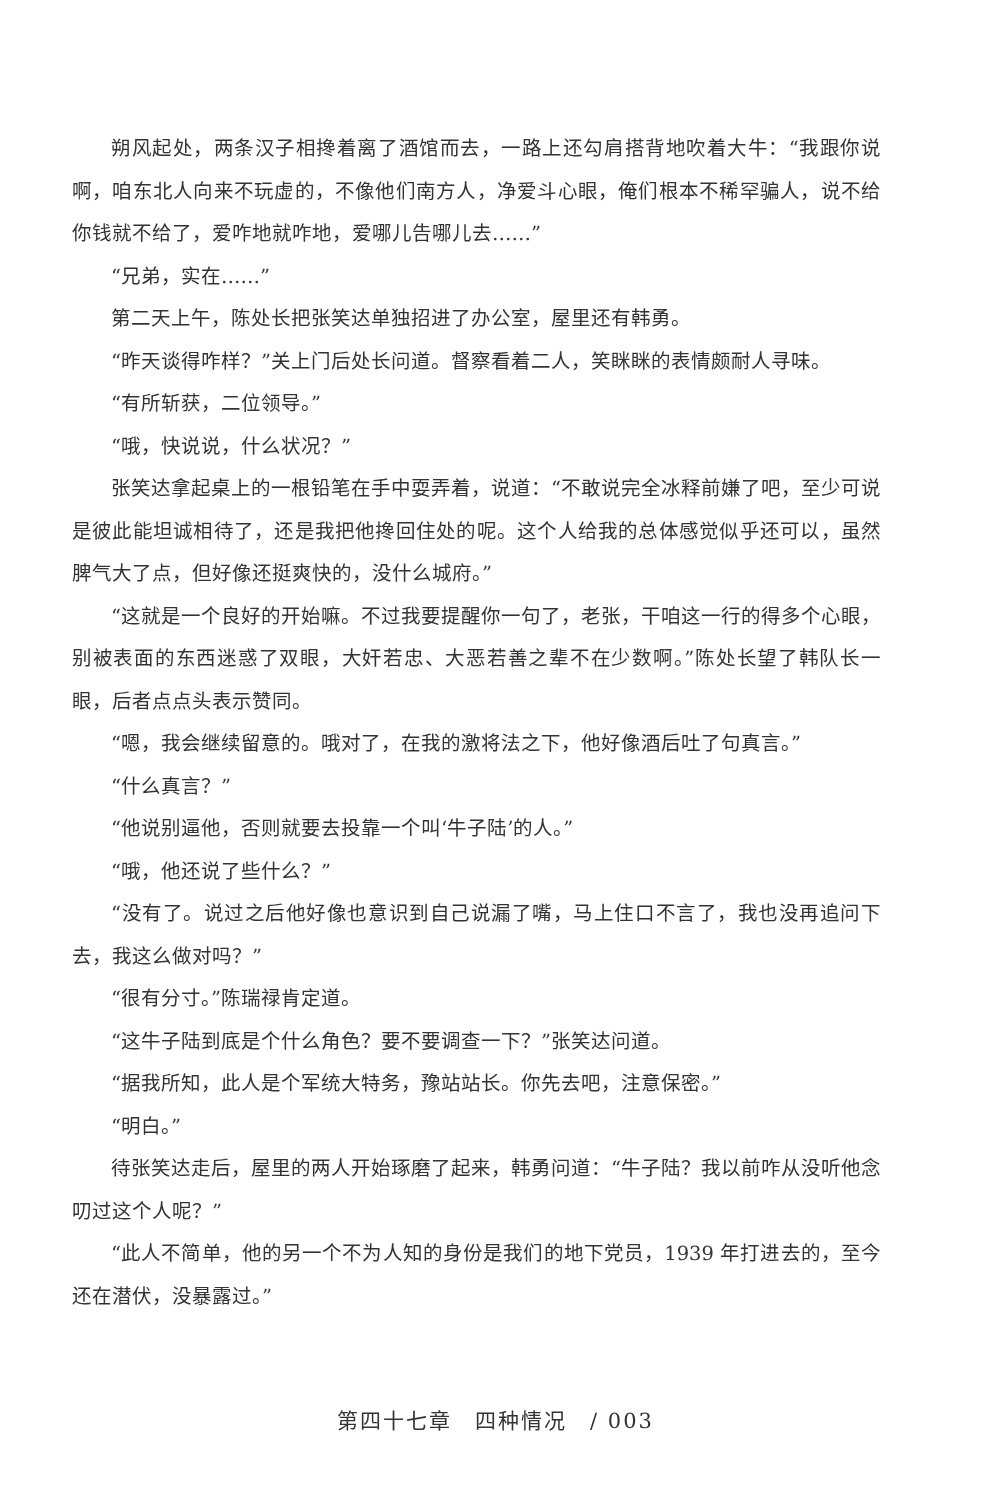朔风起处，两条汉子相搀着离了酒馆而去，一路上还勾肩搭背地吹着大牛：“我跟你说啊，咱东北人向来不玩虚的，不像他们南方人，净爱斗心眼，俺们根本不稀罕骗人，说不给你钱就不给了，爱咋地就咋地，爱哪儿告哪儿去……”
“兄弟，实在……”
第二天上午，陈处长把张笑达单独招进了办公室，屋里还有韩勇。
“昨天谈得咋样？”关上门后处长问道。督察看着二人，笑眯眯的表情颇耐人寻味。
“有所斩获，二位领导。”
“哦，快说说，什么状况？”
张笑达拿起桌上的一根铅笔在手中耍弄着，说道：“不敢说完全冰释前嫌了吧，至少可说是彼此能坦诚相待了，还是我把他搀回住处的呢。这个人给我的总体感觉似乎还可以，虽然脾气大了点，但好像还挺爽快的，没什么城府。”
“这就是一个良好的开始嘛。不过我要提醒你一句了，老张，干咱这一行的得多个心眼，别被表面的东西迷惑了双眼，大奸若忠、大恶若善之辈不在少数啊。”陈处长望了韩队长一眼，后者点点头表示赞同。
“嗯，我会继续留意的。哦对了，在我的激将法之下，他好像酒后吐了句真言。”
“什么真言？”
“他说别逼他，否则就要去投靠一个叫‘牛子陆’的人。”
“哦，他还说了些什么？”
“没有了。说过之后他好像也意识到自己说漏了嘴，马上住口不言了，我也没再追问下去，我这么做对吗？”
“很有分寸。”陈瑞禄肯定道。
“这牛子陆到底是个什么角色？要不要调查一下？”张笑达问道。
“据我所知，此人是个军统大特务，豫站站长。你先去吧，注意保密。”
“明白。”
待张笑达走后，屋里的两人开始琢磨了起来，韩勇问道：“牛子陆？我以前咋从没听他念叨过这个人呢？”
“此人不简单，他的另一个不为人知的身份是我们的地下党员，1939 年打进去的，至今还在潜伏，没暴露过。”
第四十七章　四种情况　/ 003